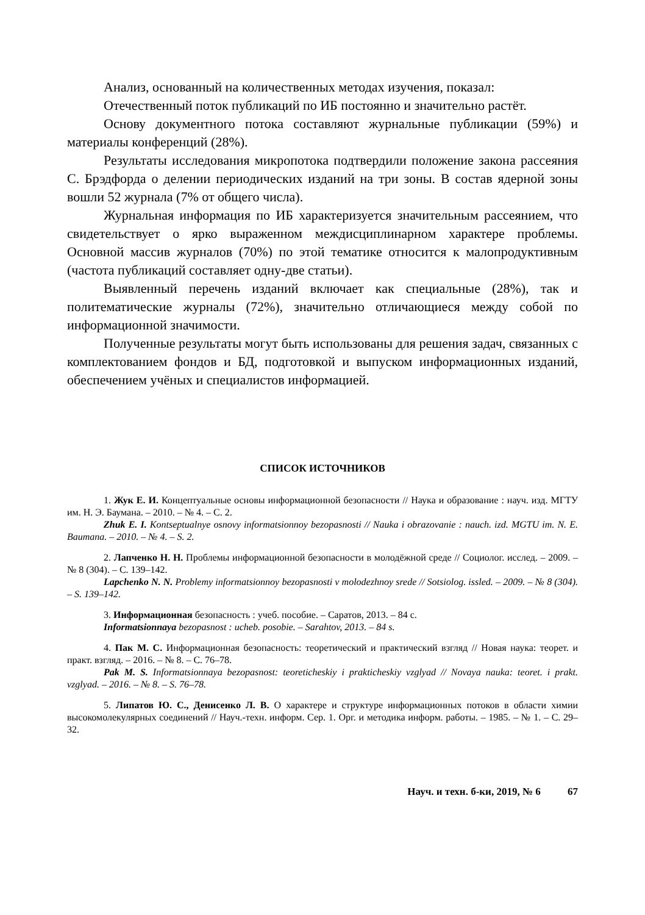Анализ, основанный на количественных методах изучения, показал:
Отечественный поток публикаций по ИБ постоянно и значительно растёт.
Основу документного потока составляют журнальные публикации (59%) и материалы конференций (28%).
Результаты исследования микропотока подтвердили положение закона рассеяния С. Брэдфорда о делении периодических изданий на три зоны. В состав ядерной зоны вошли 52 журнала (7% от общего числа).
Журнальная информация по ИБ характеризуется значительным рассеянием, что свидетельствует о ярко выраженном междисциплинарном характере проблемы. Основной массив журналов (70%) по этой тематике относится к малопродуктивным (частота публикаций составляет одну-две статьи).
Выявленный перечень изданий включает как специальные (28%), так и политематические журналы (72%), значительно отличающиеся между собой по информационной значимости.
Полученные результаты могут быть использованы для решения задач, связанных с комплектованием фондов и БД, подготовкой и выпуском информационных изданий, обеспечением учёных и специалистов информацией.
СПИСОК ИСТОЧНИКОВ
1. Жук Е. И. Концептуальные основы информационной безопасности // Наука и образование : науч. изд. МГТУ им. Н. Э. Баумана. – 2010. – № 4. – С. 2.
Zhuk E. I. Kontseptualnye osnovy informatsionnoy bezopasnosti // Nauka i obrazovanie : nauch. izd. MGTU im. N. E. Baumana. – 2010. – № 4. – S. 2.
2. Лапченко Н. Н. Проблемы информационной безопасности в молодёжной среде // Социолог. исслед. – 2009. – № 8 (304). – С. 139–142.
Lapchenko N. N. Problemy informatsionnoy bezopasnosti v molodezhnoy srede // Sotsiolog. issled. – 2009. – № 8 (304). – S. 139–142.
3. Информационная безопасность : учеб. пособие. – Саратов, 2013. – 84 с.
Informatsionnaya bezopasnost : ucheb. posobie. – Sarahtov, 2013. – 84 s.
4. Пак М. С. Информационная безопасность: теоретический и практический взгляд // Новая наука: теорет. и практ. взгляд. – 2016. – № 8. – С. 76–78.
Pak M. S. Informatsionnaya bezopasnost: teoreticheskiy i prakticheskiy vzglyad // Novaya nauka: teoret. i prakt. vzglyad. – 2016. – № 8. – S. 76–78.
5. Липатов Ю. С., Денисенко Л. В. О характере и структуре информационных потоков в области химии высокомолекулярных соединений // Науч.-техн. информ. Сер. 1. Орг. и методика информ. работы. – 1985. – № 1. – С. 29–32.
Науч. и техн. б-ки, 2019, № 6 67